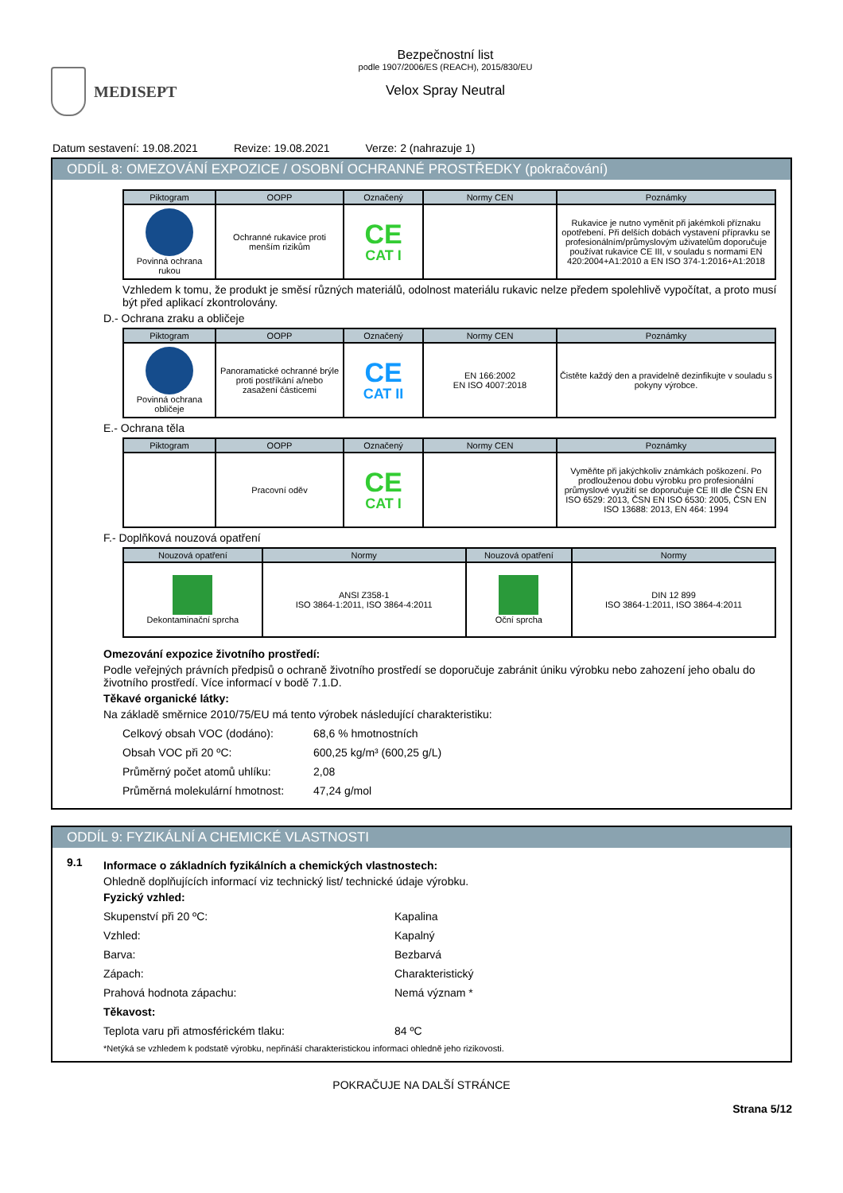MEDISEPT
Bezpečnostní list
podle 1907/2006/ES (REACH), 2015/830/EU
Velox Spray Neutral
Datum sestavení: 19.08.2021 Revize: 19.08.2021 Verze: 2 (nahrazuje 1)
ODDÍL 8: OMEZOVÁNÍ EXPOZICE / OSOBNÍ OCHRANNÉ PROSTŘEDKY (pokračování)
| Piktogram | OOPP | Označený | Normy CEN | Poznámky |
| --- | --- | --- | --- | --- |
| Povinná ochrana rukou | Ochranné rukavice proti menším rizikům | CE CAT I | | Rukavice je nutno vyměnit při jakémkoli příznaku opotřebení. Při delších dobách vystavení přípravku se profesionálním/průmyslovým uživatelům doporučuje používat rukavice CE III, v souladu s normami EN 420:2004+A1:2010 a EN ISO 374-1:2016+A1:2018 |
Vzhledem k tomu, že produkt je směsí různých materiálů, odolnost materiálu rukavic nelze předem spolehlivě vypočítat, a proto musí být před aplikací zkontrolovány.
D.- Ochrana zraku a obličeje
| Piktogram | OOPP | Označený | Normy CEN | Poznámky |
| --- | --- | --- | --- | --- |
| Povinná ochrana obličeje | Panoramatické ochranné brýle proti postříkání a/nebo zasažení částicemi | CE CAT II | EN 166:2002 EN ISO 4007:2018 | Čistěte každý den a pravidelně dezinfikujte v souladu s pokyny výrobce. |
E.- Ochrana těla
| Piktogram | OOPP | Označený | Normy CEN | Poznámky |
| --- | --- | --- | --- | --- |
| | Pracovní oděv | CE CAT I | | Vyměňte při jakýchkoliv známkách poškození. Po prodlouženou dobu výrobku pro profesionální průmyslové využití se doporučuje CE III dle ČSN EN ISO 6529: 2013, ČSN EN ISO 6530: 2005, ČSN EN ISO 13688: 2013, EN 464: 1994 |
F.- Doplňková nouzová opatření
| Nouzová opatření | Normy | Nouzová opatření | Normy |
| --- | --- | --- | --- |
| Dekontaminační sprcha | ANSI Z358-1 ISO 3864-1:2011, ISO 3864-4:2011 | Oční sprcha | DIN 12 899 ISO 3864-1:2011, ISO 3864-4:2011 |
Omezování expozice životního prostředí:
Podle veřejných právních předpisů o ochraně životního prostředí se doporučuje zabránit úniku výrobku nebo zahození jeho obalu do životního prostředí. Více informací v bodě 7.1.D.
Těkavé organické látky:
Na základě směrnice 2010/75/EU má tento výrobek následující charakteristiku:
Celkový obsah VOC (dodáno): 68,6 % hmotnostních
Obsah VOC při 20 ºC: 600,25 kg/m³ (600,25 g/L)
Průměrný počet atomů uhlíku: 2,08
Průměrná molekulární hmotnost: 47,24 g/mol
ODDÍL 9: FYZIKÁLNÍ A CHEMICKÉ VLASTNOSTI
9.1
Informace o základních fyzikálních a chemických vlastnostech:
Ohledně doplňujících informací viz technický list/ technické údaje výrobku.
Fyzický vzhled:
Skupenství při 20 ºC: Kapalina
Vzhled: Kapalný
Barva: Bezbarvá
Zápach: Charakteristický
Prahová hodnota zápachu: Nemá význam *
Těkavost:
Teplota varu při atmosférickém tlaku: 84 ºC
*Netýká se vzhledem k podstatě výrobku, nepřináší charakteristickou informaci ohledně jeho rizikovosti.
POKRAČUJE NA DALŠÍ STRÁNCE
Strana 5/12